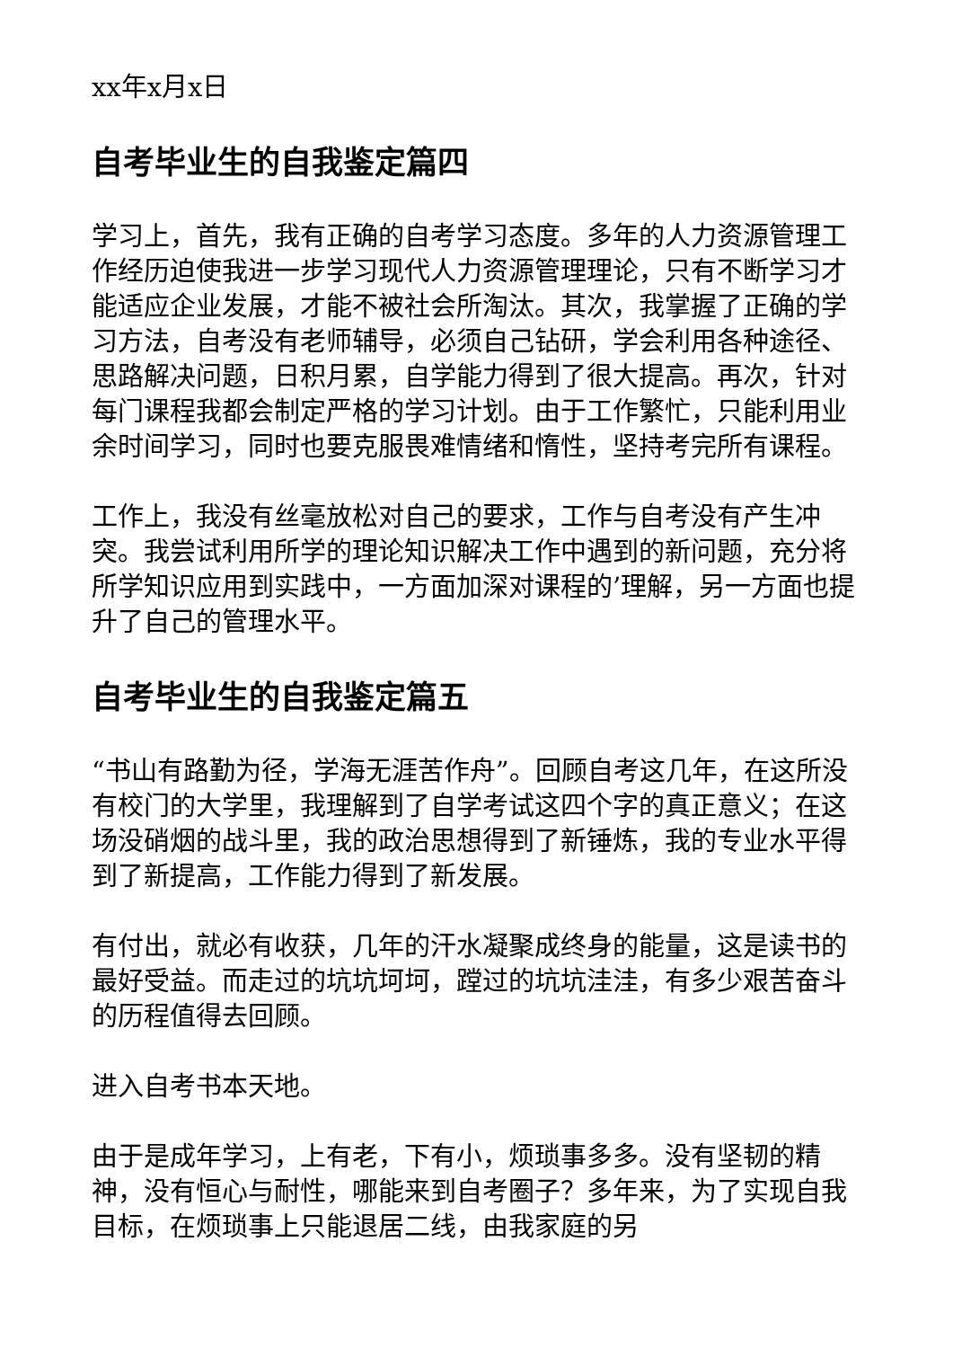xx年x月x日
自考毕业生的自我鉴定篇四
学习上，首先，我有正确的自考学习态度。多年的人力资源管理工作经历迫使我进一步学习现代人力资源管理理论，只有不断学习才能适应企业发展，才能不被社会所淘汰。其次，我掌握了正确的学习方法，自考没有老师辅导，必须自己钻研，学会利用各种途径、思路解决问题，日积月累，自学能力得到了很大提高。再次，针对每门课程我都会制定严格的学习计划。由于工作繁忙，只能利用业余时间学习，同时也要克服畏难情绪和惰性，坚持考完所有课程。
工作上，我没有丝毫放松对自己的要求，工作与自考没有产生冲突。我尝试利用所学的理论知识解决工作中遇到的新问题，充分将所学知识应用到实践中，一方面加深对课程的’理解，另一方面也提升了自己的管理水平。
自考毕业生的自我鉴定篇五
“书山有路勤为径，学海无涯苦作舟”。回顾自考这几年，在这所没有校门的大学里，我理解到了自学考试这四个字的真正意义；在这场没硝烟的战斗里，我的政治思想得到了新锤炼，我的专业水平得到了新提高，工作能力得到了新发展。
有付出，就必有收获，几年的汗水凝聚成终身的能量，这是读书的最好受益。而走过的坑坑坷坷，蹚过的坑坑洼洼，有多少艰苦奋斗的历程值得去回顾。
进入自考书本天地。
由于是成年学习，上有老，下有小，烦琐事多多。没有坚韧的精神，没有恒心与耐性，哪能来到自考圈子？多年来，为了实现自我目标，在烦琐事上只能退居二线，由我家庭的另